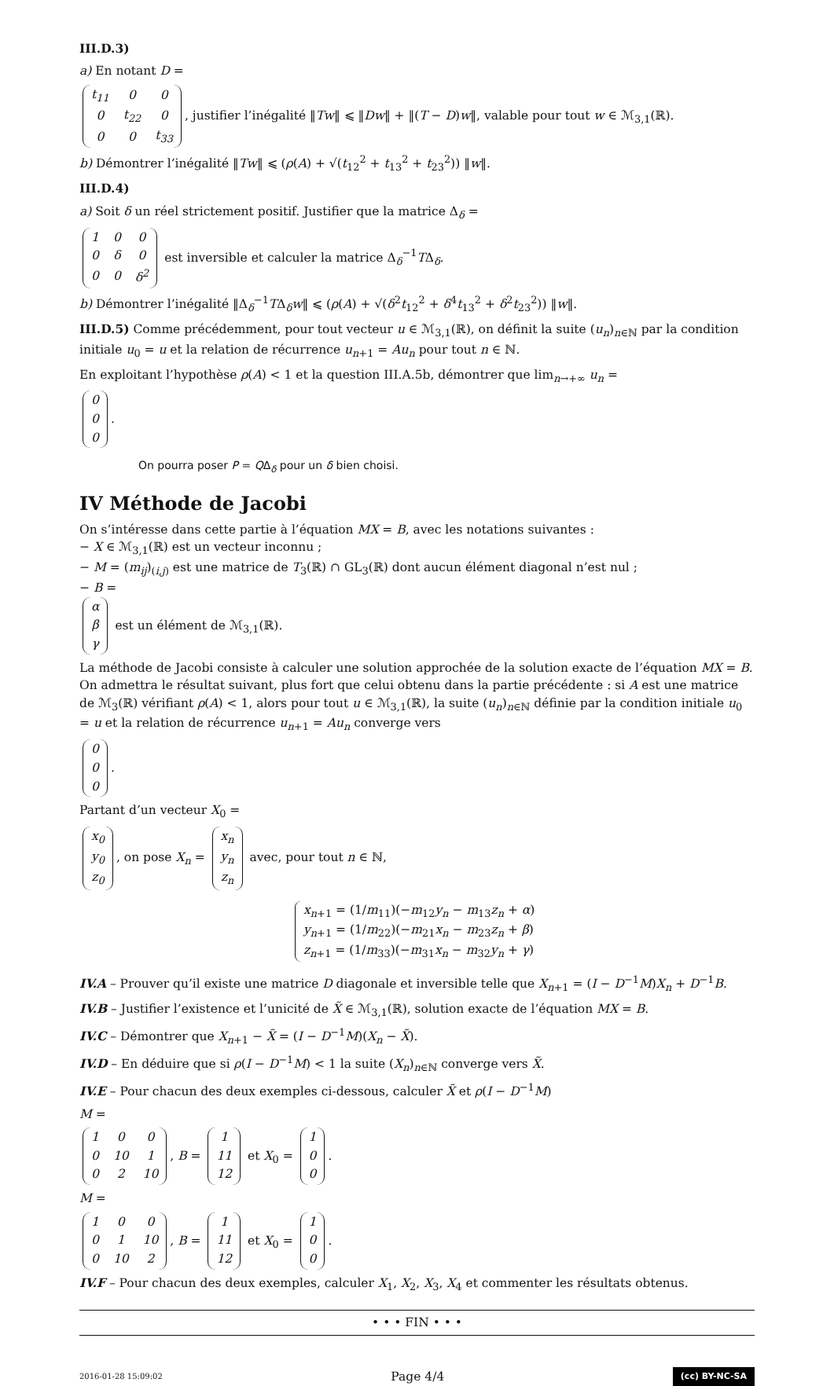III.D.3)
a) En notant D =
| t<sub>11</sub> | 0 | 0 |
| 0 | t<sub>22</sub> | 0 |
| 0 | 0 | t<sub>33</sub> |
, justifier l’inégalité ‖Tw‖ ⩽ ‖Dw‖ + ‖(T − D)w‖, valable pour tout w ∈ ℳ<sub>3,1</sub>(ℝ).
b) Démontrer l’inégalité ‖Tw‖ ⩽ (ρ(A) + √(t<sub>12</sub><sup>2</sup> + t<sub>13</sub><sup>2</sup> + t<sub>23</sub><sup>2</sup>)) ‖w‖.
III.D.4)
a) Soit δ un réel strictement positif. Justifier que la matrice Δ<sub>δ</sub> =
| 1 | 0 | 0 |
| 0 | δ | 0 |
| 0 | 0 | δ<sup>2</sup> |
est inversible et calculer la matrice Δ<sub>δ</sub><sup>−1</sup>TΔ<sub>δ</sub>.
b) Démontrer l’inégalité ‖Δ<sub>δ</sub><sup>−1</sup>TΔ<sub>δ</sub>w‖ ⩽ (ρ(A) + √(δ<sup>2</sup>t<sub>12</sub><sup>2</sup> + δ<sup>4</sup>t<sub>13</sub><sup>2</sup> + δ<sup>2</sup>t<sub>23</sub><sup>2</sup>)) ‖w‖.
III.D.5) Comme précédemment, pour tout vecteur u ∈ ℳ<sub>3,1</sub>(ℝ), on définit la suite (u<sub>n</sub>)<sub>n∈ℕ</sub> par la condition initiale u<sub>0</sub> = u et la relation de récurrence u<sub>n+1</sub> = Au<sub>n</sub> pour tout n ∈ ℕ.
En exploitant l’hypothèse ρ(A) < 1 et la question III.A.5b, démontrer que lim<sub>n→+∞</sub> u<sub>n</sub> =
| 0 |
| 0 |
| 0 |
.
On pourra poser P = QΔ<sub>δ</sub> pour un δ bien choisi.
IV Méthode de Jacobi
On s’intéresse dans cette partie à l’équation MX = B, avec les notations suivantes :
− X ∈ ℳ<sub>3,1</sub>(ℝ) est un vecteur inconnu ;
− M = (m<sub>ij</sub>)<sub>(i,j)</sub> est une matrice de T<sub>3</sub>(ℝ) ∩ GL<sub>3</sub>(ℝ) dont aucun élément diagonal n’est nul ;
− B =
| α |
| β |
| γ |
est un élément de ℳ<sub>3,1</sub>(ℝ).
La méthode de Jacobi consiste à calculer une solution approchée de la solution exacte de l’équation MX = B. On admettra le résultat suivant, plus fort que celui obtenu dans la partie précédente : si A est une matrice de ℳ<sub>3</sub>(ℝ) vérifiant ρ(A) < 1, alors pour tout u ∈ ℳ<sub>3,1</sub>(ℝ), la suite (u<sub>n</sub>)<sub>n∈ℕ</sub> définie par la condition initiale u<sub>0</sub> = u et la relation de récurrence u<sub>n+1</sub> = Au<sub>n</sub> converge vers
| 0 |
| 0 |
| 0 |
.
Partant d’un vecteur X<sub>0</sub> =
| x<sub>0</sub> |
| y<sub>0</sub> |
| z<sub>0</sub> |
, on pose X<sub>n</sub> =
| x<sub>n</sub> |
| y<sub>n</sub> |
| z<sub>n</sub> |
avec, pour tout n ∈ ℕ,
x<sub>n+1</sub> = (1/m<sub>11</sub>)(−m<sub>12</sub>y<sub>n</sub> − m<sub>13</sub>z<sub>n</sub> + α)
y<sub>n+1</sub> = (1/m<sub>22</sub>)(−m<sub>21</sub>x<sub>n</sub> − m<sub>23</sub>z<sub>n</sub> + β)
z<sub>n+1</sub> = (1/m<sub>33</sub>)(−m<sub>31</sub>x<sub>n</sub> − m<sub>32</sub>y<sub>n</sub> + γ)
IV.A – Prouver qu’il existe une matrice D diagonale et inversible telle que X<sub>n+1</sub> = (I − D<sup>−1</sup>M)X<sub>n</sub> + D<sup>−1</sup>B.
IV.B – Justifier l’existence et l’unicité de X̃ ∈ ℳ<sub>3,1</sub>(ℝ), solution exacte de l’équation MX = B.
IV.C – Démontrer que X<sub>n+1</sub> − X̃ = (I − D<sup>−1</sup>M)(X<sub>n</sub> − X̃).
IV.D – En déduire que si ρ(I − D<sup>−1</sup>M) < 1 la suite (X<sub>n</sub>)<sub>n∈ℕ</sub> converge vers X̃.
IV.E – Pour chacun des deux exemples ci-dessous, calculer X̃ et ρ(I − D<sup>−1</sup>M)
M =
| 1 | 0 | 0 |
| 0 | 10 | 1 |
| 0 | 2 | 10 |
, B =
| 1 |
| 11 |
| 12 |
et X<sub>0</sub> =
| 1 |
| 0 |
| 0 |
.
M =
| 1 | 0 | 0 |
| 0 | 1 | 10 |
| 0 | 10 | 2 |
, B =
| 1 |
| 11 |
| 12 |
et X<sub>0</sub> =
| 1 |
| 0 |
| 0 |
.
IV.F – Pour chacun des deux exemples, calculer X<sub>1</sub>, X<sub>2</sub>, X<sub>3</sub>, X<sub>4</sub> et commenter les résultats obtenus.
• • • FIN • • •
2016-01-28 15:09:02 Page 4/4 (cc) BY-NC-SA